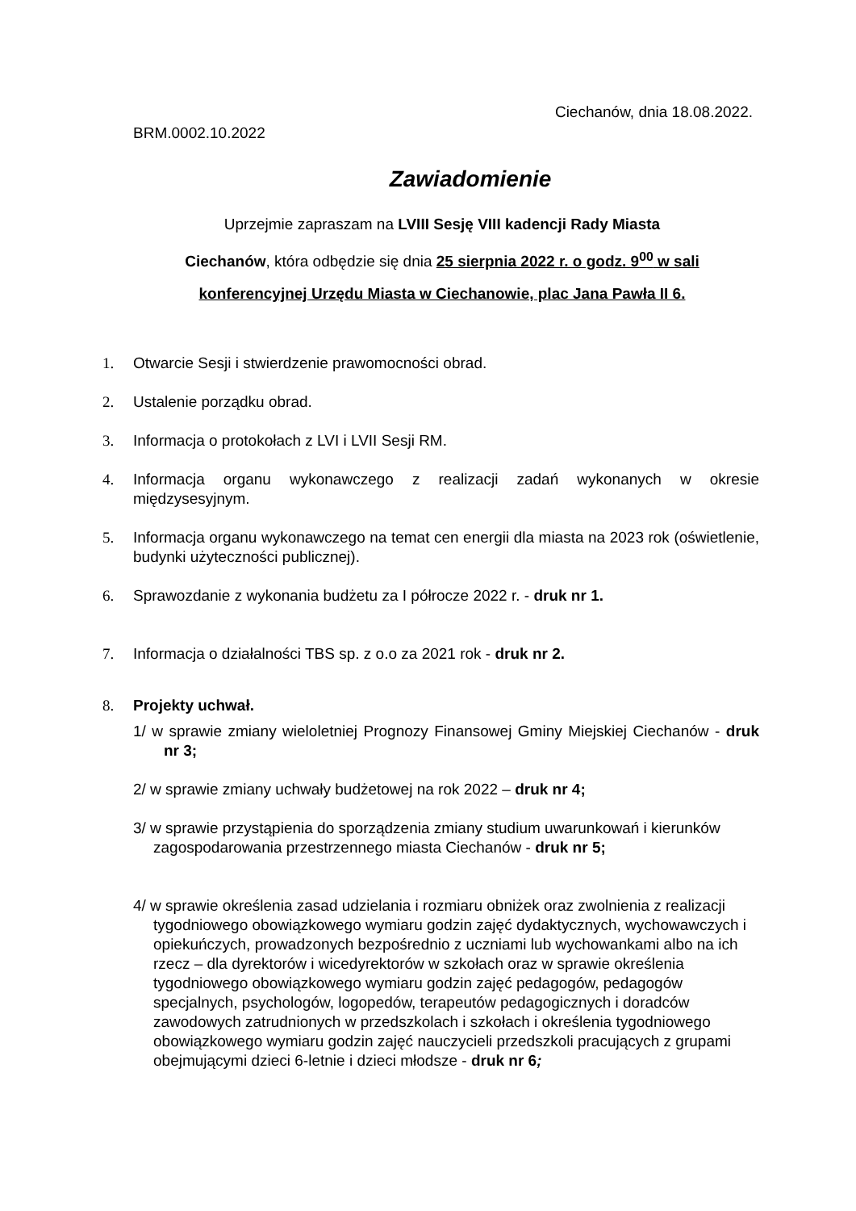Ciechanów, dnia 18.08.2022.
BRM.0002.10.2022
Zawiadomienie
Uprzejmie zapraszam na LVIII Sesję VIII kadencji Rady Miasta
Ciechanów, która odbędzie się dnia 25 sierpnia 2022 r. o godz. 9<sup>00</sup> w sali
konferencyjnej Urzędu Miasta w Ciechanowie, plac Jana Pawła II 6.
1. Otwarcie Sesji i stwierdzenie prawomocności obrad.
2. Ustalenie porządku obrad.
3. Informacja o protokołach z LVI i LVII Sesji RM.
4. Informacja organu wykonawczego z realizacji zadań wykonanych w okresie międzysesyjnym.
5. Informacja organu wykonawczego na temat cen energii dla miasta na 2023 rok (oświetlenie, budynki użyteczności publicznej).
6. Sprawozdanie z wykonania budżetu za I półrocze 2022 r. - druk nr 1.
7. Informacja o działalności TBS sp. z o.o za 2021 rok - druk nr 2.
8. Projekty uchwał.
1/ w sprawie zmiany wieloletniej Prognozy Finansowej Gminy Miejskiej Ciechanów - druk nr 3;
2/ w sprawie zmiany uchwały budżetowej na rok 2022 – druk nr 4;
3/ w sprawie przystąpienia do sporządzenia zmiany studium uwarunkowań i kierunków zagospodarowania przestrzennego miasta Ciechanów - druk nr 5;
4/ w sprawie określenia zasad udzielania i rozmiaru obniżek oraz zwolnienia z realizacji tygodniowego obowiązkowego wymiaru godzin zajęć dydaktycznych, wychowawczych i opiekuńczych, prowadzonych bezpośrednio z uczniami lub wychowankami albo na ich rzecz – dla dyrektorów i wicedyrektorów w szkołach oraz w sprawie określenia tygodniowego obowiązkowego wymiaru godzin zajęć pedagogów, pedagogów specjalnych, psychologów, logopedów, terapeutów pedagogicznych i doradców zawodowych zatrudnionych w przedszkolach i szkołach i określenia tygodniowego obowiązkowego wymiaru godzin zajęć nauczycieli przedszkoli pracujących z grupami obejmującymi dzieci 6-letnie i dzieci młodsze - druk nr 6;